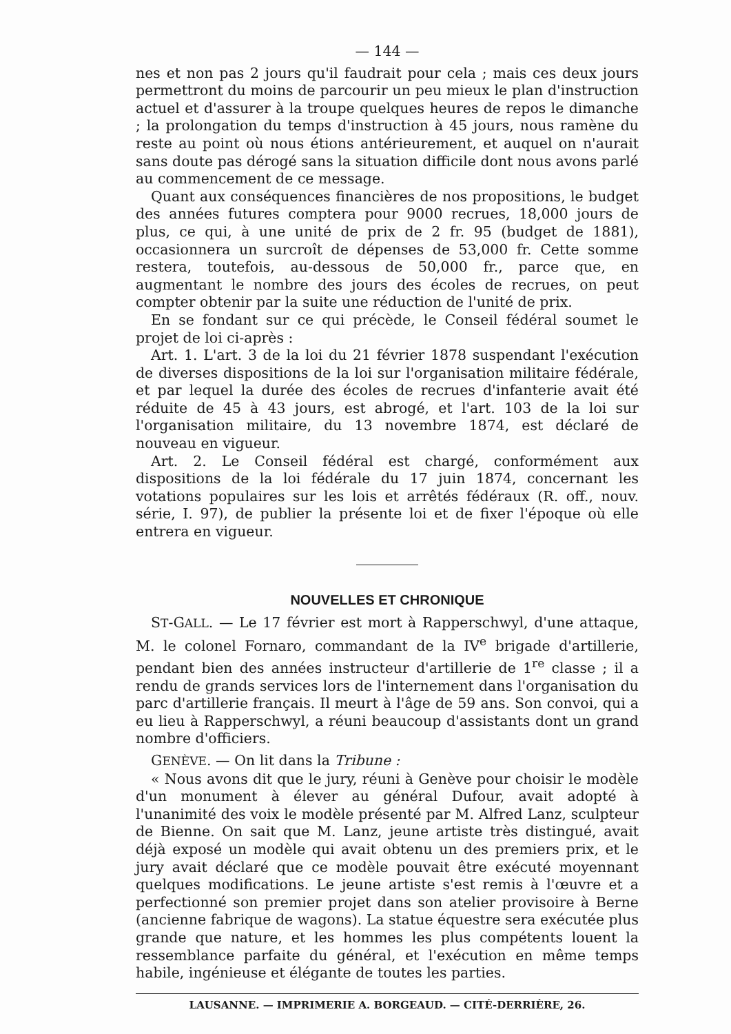— 144 —
nes et non pas 2 jours qu'il faudrait pour cela ; mais ces deux jours permettront du moins de parcourir un peu mieux le plan d'instruction actuel et d'assurer à la troupe quelques heures de repos le dimanche ; la prolongation du temps d'instruction à 45 jours, nous ramène du reste au point où nous étions antérieurement, et auquel on n'aurait sans doute pas dérogé sans la situation difficile dont nous avons parlé au commencement de ce message.
Quant aux conséquences financières de nos propositions, le budget des années futures comptera pour 9000 recrues, 18,000 jours de plus, ce qui, à une unité de prix de 2 fr. 95 (budget de 1881), occasionnera un surcroît de dépenses de 53,000 fr. Cette somme restera, toutefois, au-dessous de 50,000 fr., parce que, en augmentant le nombre des jours des écoles de recrues, on peut compter obtenir par la suite une réduction de l'unité de prix.
En se fondant sur ce qui précède, le Conseil fédéral soumet le projet de loi ci-après :
Art. 1. L'art. 3 de la loi du 21 février 1878 suspendant l'exécution de diverses dispositions de la loi sur l'organisation militaire fédérale, et par lequel la durée des écoles de recrues d'infanterie avait été réduite de 45 à 43 jours, est abrogé, et l'art. 103 de la loi sur l'organisation militaire, du 13 novembre 1874, est déclaré de nouveau en vigueur.
Art. 2. Le Conseil fédéral est chargé, conformément aux dispositions de la loi fédérale du 17 juin 1874, concernant les votations populaires sur les lois et arrêtés fédéraux (R. off., nouv. série, I. 97), de publier la présente loi et de fixer l'époque où elle entrera en vigueur.
NOUVELLES ET CHRONIQUE
ST-GALL. — Le 17 février est mort à Rapperschwyl, d'une attaque, M. le colonel Fornaro, commandant de la IV<sup>e</sup> brigade d'artillerie, pendant bien des années instructeur d'artillerie de 1<sup>re</sup> classe ; il a rendu de grands services lors de l'internement dans l'organisation du parc d'artillerie français. Il meurt à l'âge de 59 ans. Son convoi, qui a eu lieu à Rapperschwyl, a réuni beaucoup d'assistants dont un grand nombre d'officiers.
GENÈVE. — On lit dans la Tribune :
« Nous avons dit que le jury, réuni à Genève pour choisir le modèle d'un monument à élever au général Dufour, avait adopté à l'unanimité des voix le modèle présenté par M. Alfred Lanz, sculpteur de Bienne. On sait que M. Lanz, jeune artiste très distingué, avait déjà exposé un modèle qui avait obtenu un des premiers prix, et le jury avait déclaré que ce modèle pouvait être exécuté moyennant quelques modifications. Le jeune artiste s'est remis à l'œuvre et a perfectionné son premier projet dans son atelier provisoire à Berne (ancienne fabrique de wagons). La statue équestre sera exécutée plus grande que nature, et les hommes les plus compétents louent la ressemblance parfaite du général, et l'exécution en même temps habile, ingénieuse et élégante de toutes les parties.
LAUSANNE. — IMPRIMERIE A. BORGEAUD. — CITÉ-DERRIÈRE, 26.